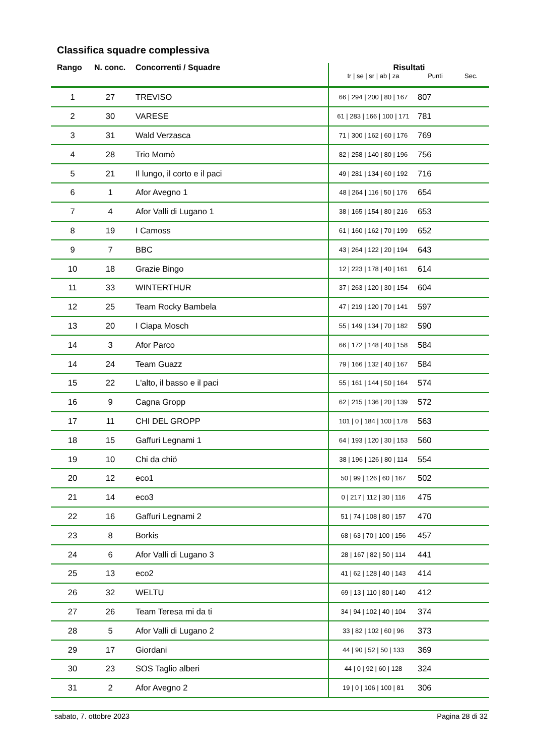Classifica squadre complessiva
| Rango | N. conc. | Concorrenti / Squadre | Risultati | | |
| --- | --- | --- | --- | --- | --- |
| | | | tr / se / sr / ab / za | Punti | Sec. |
| 1 | 27 | TREVISO | 66 / 294 / 200 / 80 / 167 | 807 | |
| 2 | 30 | VARESE | 61 / 283 / 166 / 100 / 171 | 781 | |
| 3 | 31 | Wald Verzasca | 71 / 300 / 162 / 60 / 176 | 769 | |
| 4 | 28 | Trio Momò | 82 / 258 / 140 / 80 / 196 | 756 | |
| 5 | 21 | Il lungo, il corto e il paci | 49 / 281 / 134 / 60 / 192 | 716 | |
| 6 | 1 | Afor Avegno 1 | 48 / 264 / 116 / 50 / 176 | 654 | |
| 7 | 4 | Afor Valli di Lugano 1 | 38 / 165 / 154 / 80 / 216 | 653 | |
| 8 | 19 | I Camoss | 61 / 160 / 162 / 70 / 199 | 652 | |
| 9 | 7 | BBC | 43 / 264 / 122 / 20 / 194 | 643 | |
| 10 | 18 | Grazie Bingo | 12 / 223 / 178 / 40 / 161 | 614 | |
| 11 | 33 | WINTERTHUR | 37 / 263 / 120 / 30 / 154 | 604 | |
| 12 | 25 | Team Rocky Bambela | 47 / 219 / 120 / 70 / 141 | 597 | |
| 13 | 20 | I Ciapa Mosch | 55 / 149 / 134 / 70 / 182 | 590 | |
| 14 | 3 | Afor Parco | 66 / 172 / 148 / 40 / 158 | 584 | |
| 14 | 24 | Team Guazz | 79 / 166 / 132 / 40 / 167 | 584 | |
| 15 | 22 | L'alto, il basso e il paci | 55 / 161 / 144 / 50 / 164 | 574 | |
| 16 | 9 | Cagna Gropp | 62 / 215 / 136 / 20 / 139 | 572 | |
| 17 | 11 | CHI DEL GROPP | 101 / 0 / 184 / 100 / 178 | 563 | |
| 18 | 15 | Gaffuri Legnami 1 | 64 / 193 / 120 / 30 / 153 | 560 | |
| 19 | 10 | Chi da chiö | 38 / 196 / 126 / 80 / 114 | 554 | |
| 20 | 12 | eco1 | 50 / 99 / 126 / 60 / 167 | 502 | |
| 21 | 14 | eco3 | 0 / 217 / 112 / 30 / 116 | 475 | |
| 22 | 16 | Gaffuri Legnami 2 | 51 / 74 / 108 / 80 / 157 | 470 | |
| 23 | 8 | Borkis | 68 / 63 / 70 / 100 / 156 | 457 | |
| 24 | 6 | Afor Valli di Lugano 3 | 28 / 167 / 82 / 50 / 114 | 441 | |
| 25 | 13 | eco2 | 41 / 62 / 128 / 40 / 143 | 414 | |
| 26 | 32 | WELTU | 69 / 13 / 110 / 80 / 140 | 412 | |
| 27 | 26 | Team Teresa mi da ti | 34 / 94 / 102 / 40 / 104 | 374 | |
| 28 | 5 | Afor Valli di Lugano 2 | 33 / 82 / 102 / 60 / 96 | 373 | |
| 29 | 17 | Giordani | 44 / 90 / 52 / 50 / 133 | 369 | |
| 30 | 23 | SOS Taglio alberi | 44 / 0 / 92 / 60 / 128 | 324 | |
| 31 | 2 | Afor Avegno 2 | 19 / 0 / 106 / 100 / 81 | 306 | |
sabato, 7. ottobre 2023 Pagina 28 di 32